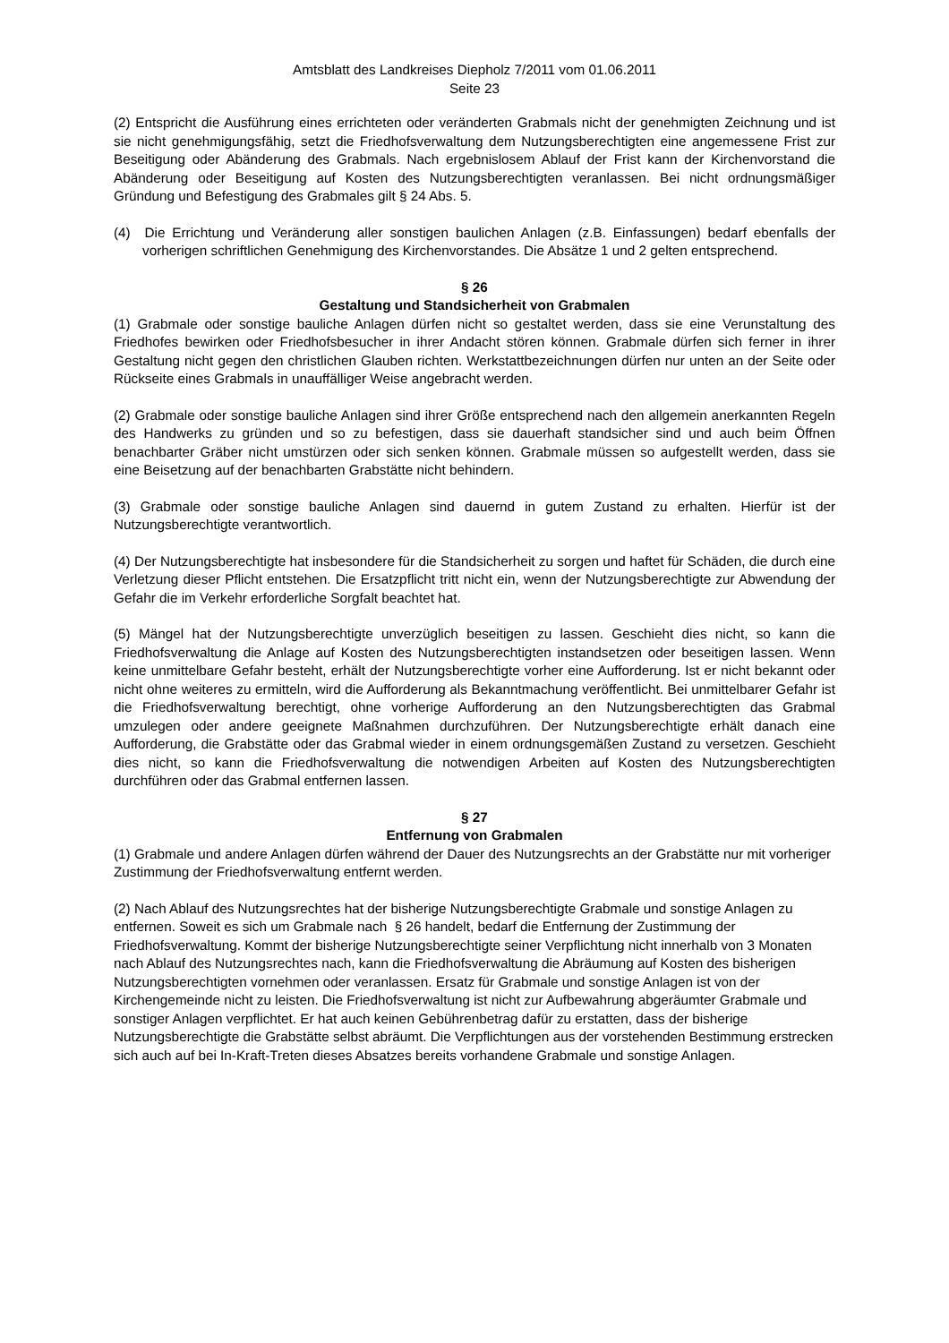Amtsblatt des Landkreises Diepholz 7/2011 vom 01.06.2011
Seite 23
(2) Entspricht die Ausführung eines errichteten oder veränderten Grabmals nicht der genehmigten Zeichnung und ist sie nicht genehmigungsfähig, setzt die Friedhofsverwaltung dem Nutzungsberechtigten eine angemessene Frist zur Beseitigung oder Abänderung des Grabmals. Nach ergebnislosem Ablauf der Frist kann der Kirchenvorstand die Abänderung oder Beseitigung auf Kosten des Nutzungsberechtigten veranlassen. Bei nicht ordnungsmäßiger Gründung und Befestigung des Grabmales gilt § 24 Abs. 5.
(4) Die Errichtung und Veränderung aller sonstigen baulichen Anlagen (z.B. Einfassungen) bedarf ebenfalls der vorherigen schriftlichen Genehmigung des Kirchenvorstandes. Die Absätze 1 und 2 gelten entsprechend.
§ 26
Gestaltung und Standsicherheit von Grabmalen
(1) Grabmale oder sonstige bauliche Anlagen dürfen nicht so gestaltet werden, dass sie eine Verunstaltung des Friedhofes bewirken oder Friedhofsbesucher in ihrer Andacht stören können. Grabmale dürfen sich ferner in ihrer Gestaltung nicht gegen den christlichen Glauben richten. Werkstattbezeichnungen dürfen nur unten an der Seite oder Rückseite eines Grabmals in unauffälliger Weise angebracht werden.
(2) Grabmale oder sonstige bauliche Anlagen sind ihrer Größe entsprechend nach den allgemein anerkannten Regeln des Handwerks zu gründen und so zu befestigen, dass sie dauerhaft standsicher sind und auch beim Öffnen benachbarter Gräber nicht umstürzen oder sich senken können. Grabmale müssen so aufgestellt werden, dass sie eine Beisetzung auf der benachbarten Grabstätte nicht behindern.
(3) Grabmale oder sonstige bauliche Anlagen sind dauernd in gutem Zustand zu erhalten. Hierfür ist der Nutzungsberechtigte verantwortlich.
(4) Der Nutzungsberechtigte hat insbesondere für die Standsicherheit zu sorgen und haftet für Schäden, die durch eine Verletzung dieser Pflicht entstehen. Die Ersatzpflicht tritt nicht ein, wenn der Nutzungsberechtigte zur Abwendung der Gefahr die im Verkehr erforderliche Sorgfalt beachtet hat.
(5) Mängel hat der Nutzungsberechtigte unverzüglich beseitigen zu lassen. Geschieht dies nicht, so kann die Friedhofsverwaltung die Anlage auf Kosten des Nutzungsberechtigten instandsetzen oder beseitigen lassen. Wenn keine unmittelbare Gefahr besteht, erhält der Nutzungsberechtigte vorher eine Aufforderung. Ist er nicht bekannt oder nicht ohne weiteres zu ermitteln, wird die Aufforderung als Bekanntmachung veröffentlicht. Bei unmittelbarer Gefahr ist die Friedhofsverwaltung berechtigt, ohne vorherige Aufforderung an den Nutzungsberechtigten das Grabmal umzulegen oder andere geeignete Maßnahmen durchzuführen. Der Nutzungsberechtigte erhält danach eine Aufforderung, die Grabstätte oder das Grabmal wieder in einem ordnungsgemäßen Zustand zu versetzen. Geschieht dies nicht, so kann die Friedhofsverwaltung die notwendigen Arbeiten auf Kosten des Nutzungsberechtigten durchführen oder das Grabmal entfernen lassen.
§ 27
Entfernung von Grabmalen
(1) Grabmale und andere Anlagen dürfen während der Dauer des Nutzungsrechts an der Grabstätte nur mit vorheriger Zustimmung der Friedhofsverwaltung entfernt werden.
(2) Nach Ablauf des Nutzungsrechtes hat der bisherige Nutzungsberechtigte Grabmale und sonstige Anlagen zu entfernen. Soweit es sich um Grabmale nach § 26 handelt, bedarf die Entfernung der Zustimmung der Friedhofsverwaltung. Kommt der bisherige Nutzungsberechtigte seiner Verpflichtung nicht innerhalb von 3 Monaten nach Ablauf des Nutzungsrechtes nach, kann die Friedhofsverwaltung die Abräumung auf Kosten des bisherigen Nutzungsberechtigten vornehmen oder veranlassen. Ersatz für Grabmale und sonstige Anlagen ist von der Kirchengemeinde nicht zu leisten. Die Friedhofsverwaltung ist nicht zur Aufbewahrung abgeräumter Grabmale und sonstiger Anlagen verpflichtet. Er hat auch keinen Gebührenbetrag dafür zu erstatten, dass der bisherige Nutzungsberechtigte die Grabstätte selbst abräumt. Die Verpflichtungen aus der vorstehenden Bestimmung erstrecken sich auch auf bei In-Kraft-Treten dieses Absatzes bereits vorhandene Grabmale und sonstige Anlagen.